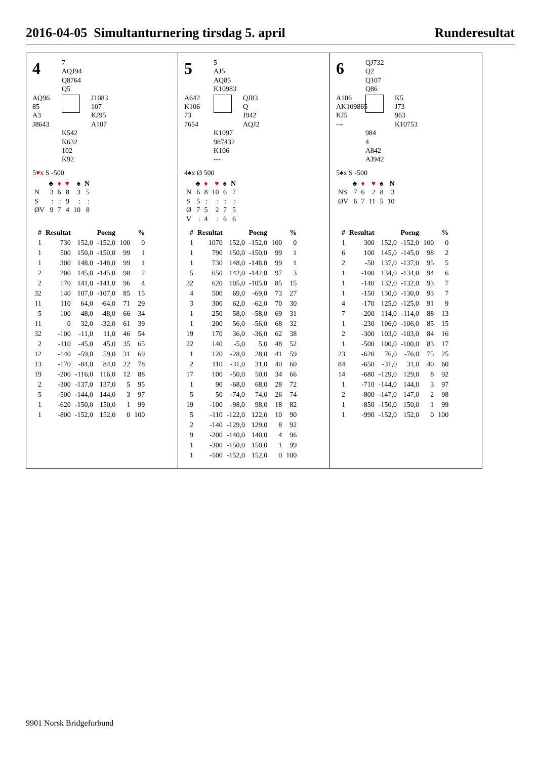2016-04-05 Simultanturnering tirsdag 5. april Runderesultat
4
7
AQJ94
Q8764
Q5
AQ96
85
A3
J8643
J1083
107
KJ95
A107
K542
K632
102
K92
5♥x S -500
| | ♣ | ♦ | ♥ | ♠ | N |
| --- | --- | --- | --- | --- | --- |
| N | 3 | 6 | 8 | 3 | 5 |
| S | : | : | 9 | : | : |
| ØV | 9 | 7 | 4 | 10 | 8 |
| # | Resultat | Poeng | | % | |
| --- | --- | --- | --- | --- | --- |
| 1 | 730 | 152,0 | -152,0 | 100 | 0 |
| 1 | 500 | 150,0 | -150,0 | 99 | 1 |
| 1 | 300 | 148,0 | -148,0 | 99 | 1 |
| 2 | 200 | 145,0 | -145,0 | 98 | 2 |
| 2 | 170 | 141,0 | -141,0 | 96 | 4 |
| 32 | 140 | 107,0 | -107,0 | 85 | 15 |
| 11 | 110 | 64,0 | -64,0 | 71 | 29 |
| 5 | 100 | 48,0 | -48,0 | 66 | 34 |
| 11 | 0 | 32,0 | -32,0 | 61 | 39 |
| 32 | -100 | -11,0 | 11,0 | 46 | 54 |
| 2 | -110 | -45,0 | 45,0 | 35 | 65 |
| 12 | -140 | -59,0 | 59,0 | 31 | 69 |
| 13 | -170 | -84,0 | 84,0 | 22 | 78 |
| 19 | -200 | -116,0 | 116,0 | 12 | 88 |
| 2 | -300 | -137,0 | 137,0 | 5 | 95 |
| 5 | -500 | -144,0 | 144,0 | 3 | 97 |
| 1 | -620 | -150,0 | 150,0 | 1 | 99 |
| 1 | -800 | -152,0 | 152,0 | 0 | 100 |
5
5
AJ5
AQ85
K10983
A642
K106
73
7654
QJ83
Q
J942
AQJ2
K1097
987432
K106
---
4♠x Ø 500
| | ♣ | ♦ | ♥ | ♠ | N |
| --- | --- | --- | --- | --- | --- |
| N | 6 | 8 | 10 | 6 | 7 |
| S | 5 | : | : | : | : |
| Ø | 7 | 5 | 2 | 7 | 5 |
| V | : | 4 | : | 6 | 6 |
| # | Resultat | Poeng | | % | |
| --- | --- | --- | --- | --- | --- |
| 1 | 1070 | 152,0 | -152,0 | 100 | 0 |
| 1 | 790 | 150,0 | -150,0 | 99 | 1 |
| 1 | 730 | 148,0 | -148,0 | 99 | 1 |
| 5 | 650 | 142,0 | -142,0 | 97 | 3 |
| 32 | 620 | 105,0 | -105,0 | 85 | 15 |
| 4 | 500 | 69,0 | -69,0 | 73 | 27 |
| 3 | 300 | 62,0 | -62,0 | 70 | 30 |
| 1 | 250 | 58,0 | -58,0 | 69 | 31 |
| 1 | 200 | 56,0 | -56,0 | 68 | 32 |
| 19 | 170 | 36,0 | -36,0 | 62 | 38 |
| 22 | 140 | -5,0 | 5,0 | 48 | 52 |
| 1 | 120 | -28,0 | 28,0 | 41 | 59 |
| 2 | 110 | -31,0 | 31,0 | 40 | 60 |
| 17 | 100 | -50,0 | 50,0 | 34 | 66 |
| 1 | 90 | -68,0 | 68,0 | 28 | 72 |
| 5 | 50 | -74,0 | 74,0 | 26 | 74 |
| 19 | -100 | -98,0 | 98,0 | 18 | 82 |
| 5 | -110 | -122,0 | 122,0 | 10 | 90 |
| 2 | -140 | -129,0 | 129,0 | 8 | 92 |
| 9 | -200 | -140,0 | 140,0 | 4 | 96 |
| 1 | -300 | -150,0 | 150,0 | 1 | 99 |
| 1 | -500 | -152,0 | 152,0 | 0 | 100 |
6
QJ732
Q2
Q107
Q86
A106
AK109865
KJ5
---
K5
J73
963
K10753
984
4
A842
AJ942
5♠x S -500
| | ♣ | ♦ | ♥ | ♠ | N |
| --- | --- | --- | --- | --- | --- |
| NS | 7 | 6 | 2 | 8 | 3 |
| ØV | 6 | 7 | 11 | 5 | 10 |
| # | Resultat | Poeng | | % | |
| --- | --- | --- | --- | --- | --- |
| 1 | 300 | 152,0 | -152,0 | 100 | 0 |
| 6 | 100 | 145,0 | -145,0 | 98 | 2 |
| 2 | -50 | 137,0 | -137,0 | 95 | 5 |
| 1 | -100 | 134,0 | -134,0 | 94 | 6 |
| 1 | -140 | 132,0 | -132,0 | 93 | 7 |
| 1 | -150 | 130,0 | -130,0 | 93 | 7 |
| 4 | -170 | 125,0 | -125,0 | 91 | 9 |
| 7 | -200 | 114,0 | -114,0 | 88 | 13 |
| 1 | -230 | 106,0 | -106,0 | 85 | 15 |
| 2 | -300 | 103,0 | -103,0 | 84 | 16 |
| 1 | -500 | 100,0 | -100,0 | 83 | 17 |
| 23 | -620 | 76,0 | -76,0 | 75 | 25 |
| 84 | -650 | -31,0 | 31,0 | 40 | 60 |
| 14 | -680 | -129,0 | 129,0 | 8 | 92 |
| 1 | -710 | -144,0 | 144,0 | 3 | 97 |
| 2 | -800 | -147,0 | 147,0 | 2 | 98 |
| 1 | -850 | -150,0 | 150,0 | 1 | 99 |
| 1 | -990 | -152,0 | 152,0 | 0 | 100 |
9901 Norsk Bridgeforbund